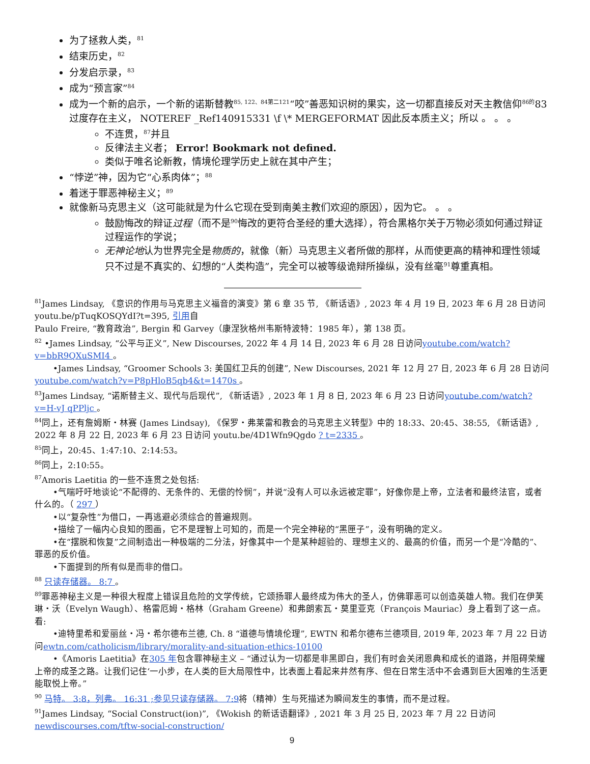为了拯救人类，<sup>81</sup>
结束历史，<sup>82</sup>
分发启示录，<sup>83</sup>
成为“预言家”<sup>84</sup>
成为一个新的启示，一个新的诺斯替教<sup>85, 122、84第二121</sup>“咬”善恶知识树的果实，这一切都直接反对天主教信仰<sup>86的</sup>83过度存在主义， NOTEREF _Ref140915331 \f \* MERGEFORMAT 因此反本质主义；所以 。 。 。
不连贯，<sup>87</sup>并且
反律法主义者； Error! Bookmark not defined.
类似于唯名论新教，情境伦理学历史上就在其中产生；
“悖逆”神，因为它“心系肉体”；<sup>88</sup>
着迷于罪恶神秘主义；<sup>89</sup>
就像新马克思主义（这可能就是为什么它现在受到南美主教们欢迎的原因），因为它。 。 。
鼓励悔改的辩证过程（而不是<sup>90</sup>悔改的更符合圣经的重大选择），符合黑格尔关于万物必须如何通过辩证过程运作的学说；
无神论地认为世界完全是物质的，就像（新）马克思主义者所做的那样，从而使更高的精神和理性领域只不过是不真实的、幻想的“人类构造”，完全可以被等级诡辩所操纵，没有丝毫<sup>91</sup>尊重真相。
<sup>81</sup> James Lindsay, 《意识的作用与马克思主义福音的演变》第 6 章 35 节, 《新话语》, 2023 年 4 月 19 日, 2023 年 6 月 28 日访问 youtu.be/pTuqKOSQYdI?t=395, 引用自
Paulo Freire, “教育政治”, Bergin 和 Garvey（康涅狄格州韦斯特波特：1985 年），第 138 页。
<sup>82</sup> •James Lindsay, “公平与正义”, New Discourses, 2022 年 4 月 14 日, 2023 年 6 月 28 日访问youtube.com/watch?v=bbR9QXuSMI4 。
•James Lindsay, “Groomer Schools 3: 美国红卫兵的创建”, New Discourses, 2021 年 12 月 27 日, 2023 年 6 月 28 日访问youtube.com/watch?v=P8pHloB5qb4&t=1470s 。
<sup>83</sup> James Lindsay, “诺斯替主义、现代与后现代”, 《新话语》, 2023 年 1 月 8 日, 2023 年 6 月 23 日访问youtube.com/watch?v=H-vJ qPPljc 。
<sup>84</sup> 同上，还有詹姆斯・林赛 (James Lindsay), 《保罗・弗莱雷和教会的马克思主义转型》中的 18:33、20:45、38:55, 《新话语》, 2022 年 8 月 22 日, 2023 年 6 月 23 日访问 youtu.be/4D1Wfn9Qgdo ? t=2335 。
<sup>85</sup> 同上，20:45、1:47:10、2:14:53。
<sup>86</sup> 同上，2:10:55。
<sup>87</sup> Amoris Laetitia 的一些不连贯之处包括:
•气喘吁吁地谈论“不配得的、无条件的、无偿的怜悯”，并说“没有人可以永远被定罪”，好像你是上帝，立法者和最终法官，或者什么的。（ 297 ）
•以“复杂性”为借口，一再逃避必须综合的普遍规则。
•描绘了一幅内心良知的图画，它不是理智上可知的，而是一个完全神秘的“黑匣子”，没有明确的定义。
•在“摆脱和恢复”之间制造出一种极端的二分法，好像其中一个是某种超验的、理想主义的、最高的价值，而另一个是“冷酷的”、罪恶的反价值。
•下面提到的所有似是而非的借口。
<sup>88</sup> 只读存储器。 8:7 。
<sup>89</sup> 罪恶神秘主义是一种很大程度上错误且危险的文学传统，它颂扬罪人最终成为伟大的圣人，仿佛罪恶可以创造英雄人物。我们在伊芙琳・沃（Evelyn Waugh）、格雷厄姆・格林（Graham Greene）和弗朗索瓦・莫里亚克（François Mauriac）身上看到了这一点。看:
•迪特里希和爱丽丝・冯・希尔德布兰德, Ch. 8 “道德与情境伦理”, EWTN 和希尔德布兰德项目, 2019 年, 2023 年 7 月 22 日访问ewtn.com/catholicism/library/morality-and-situation-ethics-10100
•《Amoris Laetitia》在305 年包含罪神秘主义 – “通过认为一切都是非黑即白，我们有时会关闭恩典和成长的道路，并阻碍荣耀上帝的成圣之路。让我们记住‘一小步，在人类的巨大局限性中，比表面上看起来井然有序、但在日常生活中不会遇到巨大困难的生活更能取悦上帝。”
<sup>90</sup> 马特。 3:8，列弗。 16:31 ;参见只读存储器。 7:9将（精神）生与死描述为瞬间发生的事情，而不是过程。
<sup>91</sup> James Lindsay, “Social Construct(ion)”, 《Wokish 的新话语翻译》, 2021 年 3 月 25 日, 2023 年 7 月 22 日访问newdiscourses.com/tftw-social-construction/
9